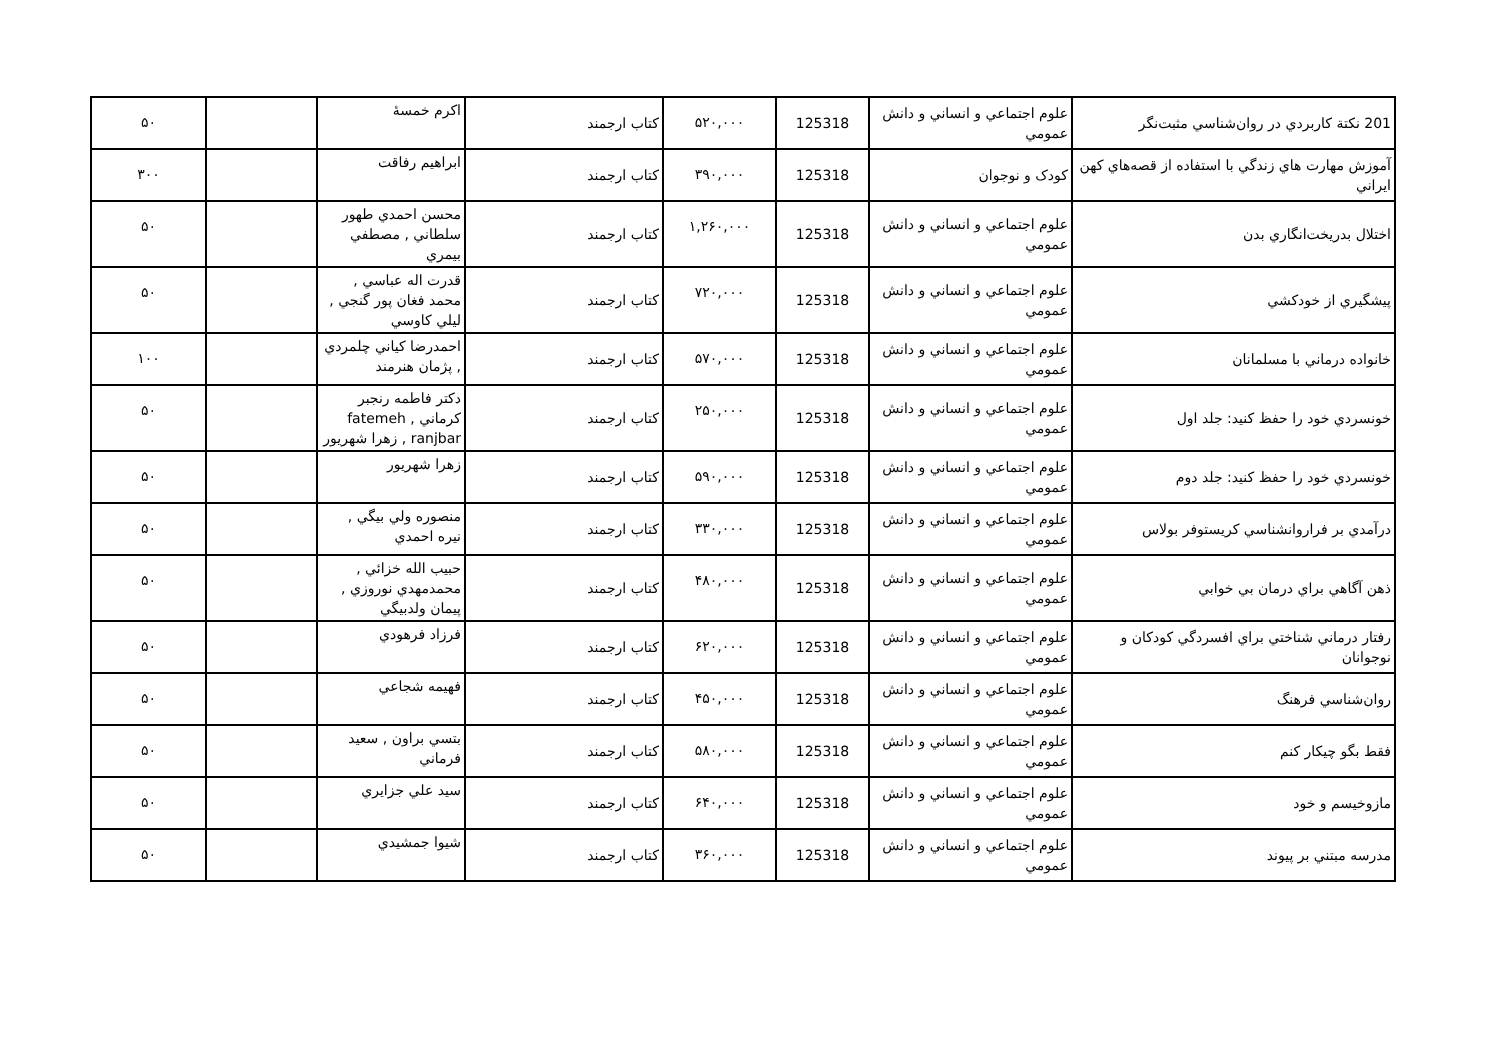| 201 نکتة کاربردي در روان‌شناسي مثبت‌نگر | علوم اجتماعي و انساني و دانش عمومي | 125318 | ۵۲۰,۰۰۰ | کتاب ارجمند | اکرم خمسهٔ | | ۵۰ |
| آموزش مهارت هاي زندگي با استفاده از قصه‌هاي کهن ايراني | کودک و نوجوان | 125318 | ۳۹۰,۰۰۰ | کتاب ارجمند | ابراهيم رفاقت | | ۳۰۰ |
| اختلال بدريخت‌انگاري بدن | علوم اجتماعي و انساني و دانش عمومي | 125318 | ۱,۲۶۰,۰۰۰ | کتاب ارجمند | محسن احمدي طهور سلطاني , مصطفي بيمري | | ۵۰ |
| پيشگيري از خودکشي | علوم اجتماعي و انساني و دانش عمومي | 125318 | ۷۲۰,۰۰۰ | کتاب ارجمند | قدرت اله عباسي , محمد فغان پور گنجي , ليلي کاوسي | | ۵۰ |
| خانواده درماني با مسلمانان | علوم اجتماعي و انساني و دانش عمومي | 125318 | ۵۷۰,۰۰۰ | کتاب ارجمند | احمدرضا کياني چلمردي , پژمان هنرمند | | ۱۰۰ |
| خونسردي خود را حفظ کنيد: جلد اول | علوم اجتماعي و انساني و دانش عمومي | 125318 | ۲۵۰,۰۰۰ | کتاب ارجمند | دکتر فاطمه رنجبر کرماني , fatemeh ranjbar , زهرا شهريور | | ۵۰ |
| خونسردي خود را حفظ کنيد: جلد دوم | علوم اجتماعي و انساني و دانش عمومي | 125318 | ۵۹۰,۰۰۰ | کتاب ارجمند | زهرا شهريور | | ۵۰ |
| درآمدي بر فراروانشناسي کريستوفر بولاس | علوم اجتماعي و انساني و دانش عمومي | 125318 | ۳۳۰,۰۰۰ | کتاب ارجمند | منصوره ولي بيگي , نيره احمدي | | ۵۰ |
| ذهن آگاهي براي درمان بي خوابي | علوم اجتماعي و انساني و دانش عمومي | 125318 | ۴۸۰,۰۰۰ | کتاب ارجمند | حبيب الله خزائي , محمدمهدي نوروزي , پيمان ولدبيگي | | ۵۰ |
| رفتار درماني شناختي براي افسردگي کودکان و نوجوانان | علوم اجتماعي و انساني و دانش عمومي | 125318 | ۶۲۰,۰۰۰ | کتاب ارجمند | فرزاد فرهودي | | ۵۰ |
| روان‌شناسي فرهنگ | علوم اجتماعي و انساني و دانش عمومي | 125318 | ۴۵۰,۰۰۰ | کتاب ارجمند | فهيمه شجاعي | | ۵۰ |
| فقط بگو چيکار کنم | علوم اجتماعي و انساني و دانش عمومي | 125318 | ۵۸۰,۰۰۰ | کتاب ارجمند | بتسي براون , سعيد فرماني | | ۵۰ |
| مازوخيسم و خود | علوم اجتماعي و انساني و دانش عمومي | 125318 | ۶۴۰,۰۰۰ | کتاب ارجمند | سيد علي جزايري | | ۵۰ |
| مدرسه مبتني بر پيوند | علوم اجتماعي و انساني و دانش عمومي | 125318 | ۳۶۰,۰۰۰ | کتاب ارجمند | شيوا جمشيدي | | ۵۰ |